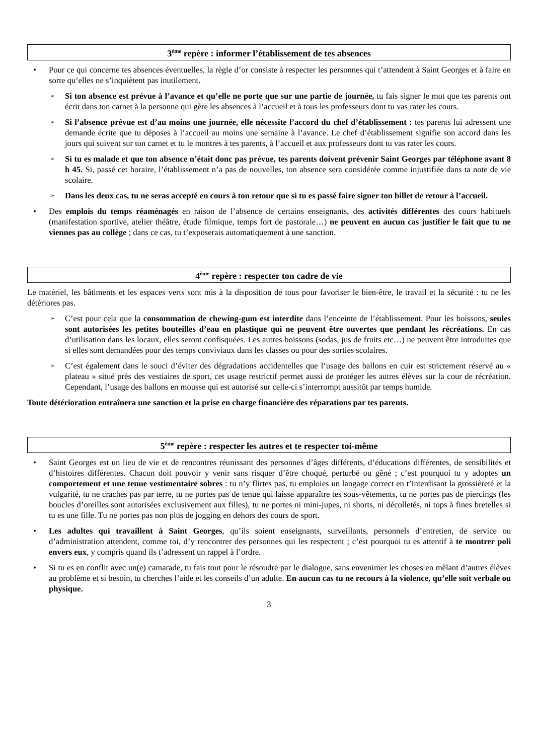3<sup>ème</sup> repère : informer l’établissement de tes absences
• Pour ce qui concerne tes absences éventuelles, la règle d’or consiste à respecter les personnes qui t’attendent à Saint Georges et à faire en sorte qu’elles ne s’inquiètent pas inutilement.
➢ Si ton absence est prévue à l’avance et qu’elle ne porte que sur une partie de journée, tu fais signer le mot que tes parents ont écrit dans ton carnet à la personne qui gère les absences à l’accueil et à tous les professeurs dont tu vas rater les cours.
➢ Si l’absence prévue est d’au moins une journée, elle nécessite l’accord du chef d’établissement : tes parents lui adressent une demande écrite que tu déposes à l’accueil au moins une semaine à l’avance. Le chef d’établissement signifie son accord dans les jours qui suivent sur ton carnet et tu le montres à tes parents, à l’accueil et aux professeurs dont tu vas rater les cours.
➢ Si tu es malade et que ton absence n’était donc pas prévue, tes parents doivent prévenir Saint Georges par téléphone avant 8 h 45. Si, passé cet horaire, l’établissement n’a pas de nouvelles, ton absence sera considérée comme injustifiée dans ta note de vie scolaire.
➢ Dans les deux cas, tu ne seras accepté en cours à ton retour que si tu es passé faire signer ton billet de retour à l’accueil.
• Des emplois du temps réaménagés en raison de l’absence de certains enseignants, des activités différentes des cours habituels (manifestation sportive, atelier théâtre, étude filmique, temps fort de pastorale…) ne peuvent en aucun cas justifier le fait que tu ne viennes pas au collège ; dans ce cas, tu t’exposerais automatiquement à une sanction.
4<sup>ème</sup> repère : respecter ton cadre de vie
Le matériel, les bâtiments et les espaces verts sont mis à la disposition de tous pour favoriser le bien-être, le travail et la sécurité : tu ne les détériores pas.
➢ C’est pour cela que la consommation de chewing-gum est interdite dans l’enceinte de l’établissement. Pour les boissons, seules sont autorisées les petites bouteilles d’eau en plastique qui ne peuvent être ouvertes que pendant les récréations. En cas d’utilisation dans les locaux, elles seront confisquées. Les autres boissons (sodas, jus de fruits etc…) ne peuvent être introduites que si elles sont demandées pour des temps conviviaux dans les classes ou pour des sorties scolaires.
➢ C’est également dans le souci d’éviter des dégradations accidentelles que l’usage des ballons en cuir est strictement réservé au « plateau » situé près des vestiaires de sport, cet usage restrictif permet aussi de protéger les autres élèves sur la cour de récréation. Cependant, l’usage des ballons en mousse qui est autorisé sur celle-ci s’interrompt aussitôt par temps humide.
Toute détérioration entraînera une sanction et la prise en charge financière des réparations par tes parents.
5<sup>ème</sup> repère : respecter les autres et te respecter toi-même
• Saint Georges est un lieu de vie et de rencontres réunissant des personnes d’âges différents, d’éducations différentes, de sensibilités et d’histoires différentes. Chacun doit pouvoir y venir sans risquer d’être choqué, perturbé ou gêné ; c’est pourquoi tu y adoptes un comportement et une tenue vestimentaire sobres : tu n’y flirtes pas, tu emploies un langage correct en t’interdisant la grossièreté et la vulgarité, tu ne craches pas par terre, tu ne portes pas de tenue qui laisse apparaître tes sous-vêtements, tu ne portes pas de piercings (les boucles d’oreilles sont autorisées exclusivement aux filles), tu ne portes ni mini-jupes, ni shorts, ni décolletés, ni tops à fines bretelles si tu es une fille. Tu ne portes pas non plus de jogging en dehors des cours de sport.
• Les adultes qui travaillent à Saint Georges, qu’ils soient enseignants, surveillants, personnels d’entretien, de service ou d’administration attendent, comme toi, d’y rencontrer des personnes qui les respectent ; c’est pourquoi tu es attentif à te montrer poli envers eux, y compris quand ils t’adressent un rappel à l’ordre.
• Si tu es en conflit avec un(e) camarade, tu fais tout pour le résoudre par le dialogue, sans envenimer les choses en mêlant d’autres élèves au problème et si besoin, tu cherches l’aide et les conseils d’un adulte. En aucun cas tu ne recours à la violence, qu’elle soit verbale ou physique.
3